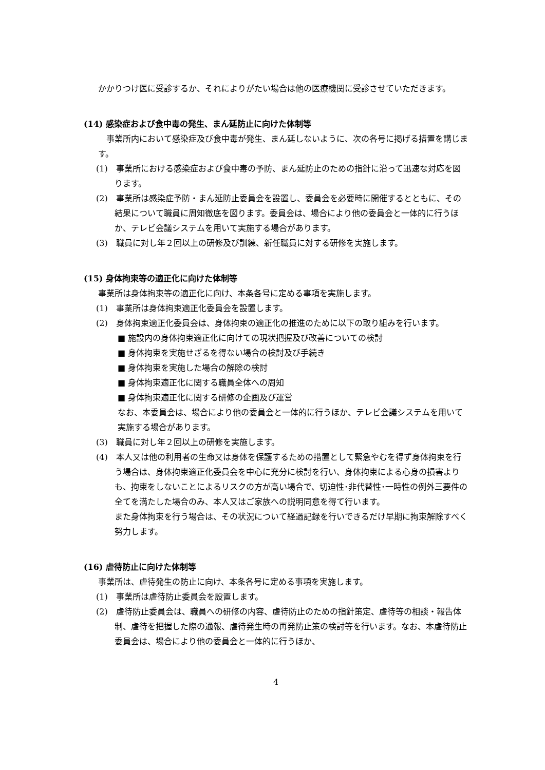かかりつけ医に受診するか、それによりがたい場合は他の医療機関に受診させていただきます。
(14) 感染症および食中毒の発生、まん延防止に向けた体制等
　事業所内において感染症及び食中毒が発生、まん延しないように、次の各号に掲げる措置を講じます。
(1)　事業所における感染症および食中毒の予防、まん延防止のための指針に沿って迅速な対応を図ります。
(2)　事業所は感染症予防・まん延防止委員会を設置し、委員会を必要時に開催するとともに、その結果について職員に周知徹底を図ります。委員会は、場合により他の委員会と一体的に行うほか、テレビ会議システムを用いて実施する場合があります。
(3)　職員に対し年２回以上の研修及び訓練、新任職員に対する研修を実施します。
(15) 身体拘束等の適正化に向けた体制等
事業所は身体拘束等の適正化に向け、本条各号に定める事項を実施します。
(1)　事業所は身体拘束適正化委員会を設置します。
(2)　身体拘束適正化委員会は、身体拘束の適正化の推進のために以下の取り組みを行います。
■ 施設内の身体拘束適正化に向けての現状把握及び改善についての検討
■ 身体拘束を実施せざるを得ない場合の検討及び手続き
■ 身体拘束を実施した場合の解除の検討
■ 身体拘束適正化に関する職員全体への周知
■ 身体拘束適正化に関する研修の企画及び運営
なお、本委員会は、場合により他の委員会と一体的に行うほか、テレビ会議システムを用いて実施する場合があります。
(3)　職員に対し年２回以上の研修を実施します。
(4)　本人又は他の利用者の生命又は身体を保護するための措置として緊急やむを得ず身体拘束を行う場合は、身体拘束適正化委員会を中心に充分に検討を行い、身体拘束による心身の損害よりも、拘束をしないことによるリスクの方が高い場合で、切迫性･非代替性･一時性の例外三要件の全てを満たした場合のみ、本人又はご家族への説明同意を得て行います。
また身体拘束を行う場合は、その状況について経過記録を行いできるだけ早期に拘束解除すべく努力します。
(16) 虐待防止に向けた体制等
事業所は、虐待発生の防止に向け、本条各号に定める事項を実施します。
(1)　事業所は虐待防止委員会を設置します。
(2)　虐待防止委員会は、職員への研修の内容、虐待防止のための指針策定、虐待等の相談・報告体制、虐待を把握した際の通報、虐待発生時の再発防止策の検討等を行います。なお、本虐待防止委員会は、場合により他の委員会と一体的に行うほか、
4